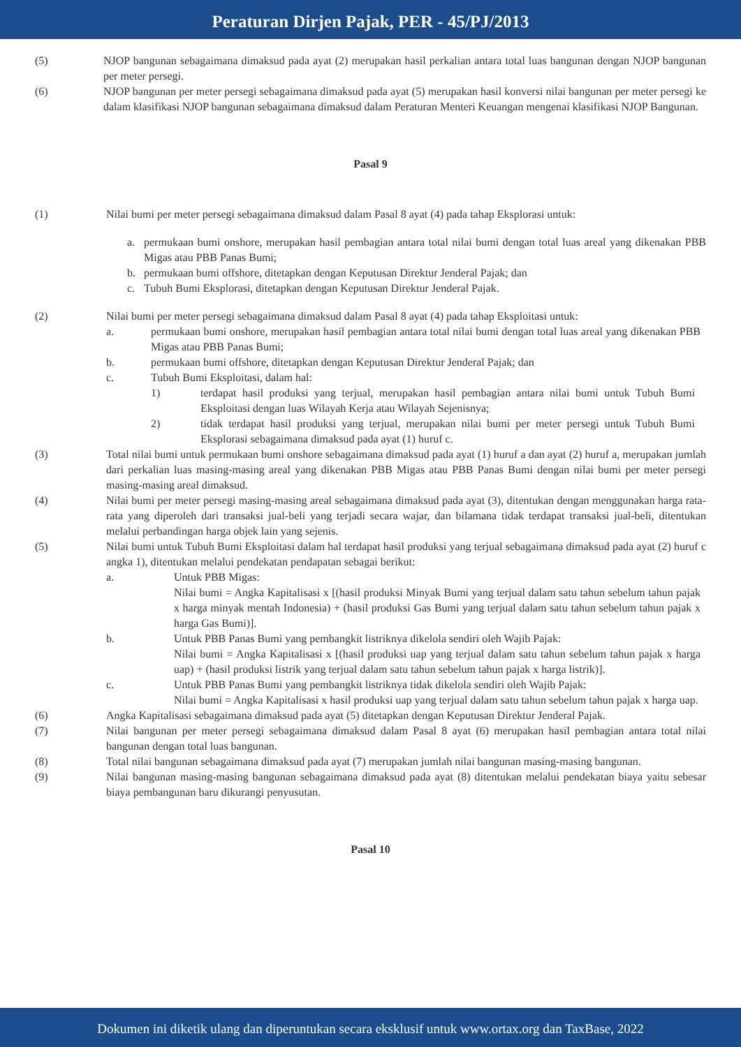Peraturan Dirjen Pajak, PER - 45/PJ/2013
(5) NJOP bangunan sebagaimana dimaksud pada ayat (2) merupakan hasil perkalian antara total luas bangunan dengan NJOP bangunan per meter persegi.
(6) NJOP bangunan per meter persegi sebagaimana dimaksud pada ayat (5) merupakan hasil konversi nilai bangunan per meter persegi ke dalam klasifikasi NJOP bangunan sebagaimana dimaksud dalam Peraturan Menteri Keuangan mengenai klasifikasi NJOP Bangunan.
Pasal 9
(1) Nilai bumi per meter persegi sebagaimana dimaksud dalam Pasal 8 ayat (4) pada tahap Eksplorasi untuk:
a. permukaan bumi onshore, merupakan hasil pembagian antara total nilai bumi dengan total luas areal yang dikenakan PBB Migas atau PBB Panas Bumi;
b. permukaan bumi offshore, ditetapkan dengan Keputusan Direktur Jenderal Pajak; dan
c. Tubuh Bumi Eksplorasi, ditetapkan dengan Keputusan Direktur Jenderal Pajak.
(2) Nilai bumi per meter persegi sebagaimana dimaksud dalam Pasal 8 ayat (4) pada tahap Eksploitasi untuk:
a. permukaan bumi onshore, merupakan hasil pembagian antara total nilai bumi dengan total luas areal yang dikenakan PBB Migas atau PBB Panas Bumi;
b. permukaan bumi offshore, ditetapkan dengan Keputusan Direktur Jenderal Pajak; dan
c. Tubuh Bumi Eksploitasi, dalam hal:
1) terdapat hasil produksi yang terjual, merupakan hasil pembagian antara nilai bumi untuk Tubuh Bumi Eksploitasi dengan luas Wilayah Kerja atau Wilayah Sejenisnya;
2) tidak terdapat hasil produksi yang terjual, merupakan nilai bumi per meter persegi untuk Tubuh Bumi Eksplorasi sebagaimana dimaksud pada ayat (1) huruf c.
(3) Total nilai bumi untuk permukaan bumi onshore sebagaimana dimaksud pada ayat (1) huruf a dan ayat (2) huruf a, merupakan jumlah dari perkalian luas masing-masing areal yang dikenakan PBB Migas atau PBB Panas Bumi dengan nilai bumi per meter persegi masing-masing areal dimaksud.
(4) Nilai bumi per meter persegi masing-masing areal sebagaimana dimaksud pada ayat (3), ditentukan dengan menggunakan harga rata-rata yang diperoleh dari transaksi jual-beli yang terjadi secara wajar, dan bilamana tidak terdapat transaksi jual-beli, ditentukan melalui perbandingan harga objek lain yang sejenis.
(5) Nilai bumi untuk Tubuh Bumi Eksploitasi dalam hal terdapat hasil produksi yang terjual sebagaimana dimaksud pada ayat (2) huruf c angka 1), ditentukan melalui pendekatan pendapatan sebagai berikut:
a. Untuk PBB Migas:
Nilai bumi = Angka Kapitalisasi x [(hasil produksi Minyak Bumi yang terjual dalam satu tahun sebelum tahun pajak x harga minyak mentah Indonesia) + (hasil produksi Gas Bumi yang terjual dalam satu tahun sebelum tahun pajak x harga Gas Bumi)].
b. Untuk PBB Panas Bumi yang pembangkit listriknya dikelola sendiri oleh Wajib Pajak:
Nilai bumi = Angka Kapitalisasi x [(hasil produksi uap yang terjual dalam satu tahun sebelum tahun pajak x harga uap) + (hasil produksi listrik yang terjual dalam satu tahun sebelum tahun pajak x harga listrik)].
c. Untuk PBB Panas Bumi yang pembangkit listriknya tidak dikelola sendiri oleh Wajib Pajak:
Nilai bumi = Angka Kapitalisasi x hasil produksi uap yang terjual dalam satu tahun sebelum tahun pajak x harga uap.
(6) Angka Kapitalisasi sebagaimana dimaksud pada ayat (5) ditetapkan dengan Keputusan Direktur Jenderal Pajak.
(7) Nilai bangunan per meter persegi sebagaimana dimaksud dalam Pasal 8 ayat (6) merupakan hasil pembagian antara total nilai bangunan dengan total luas bangunan.
(8) Total nilai bangunan sebagaimana dimaksud pada ayat (7) merupakan jumlah nilai bangunan masing-masing bangunan.
(9) Nilai bangunan masing-masing bangunan sebagaimana dimaksud pada ayat (8) ditentukan melalui pendekatan biaya yaitu sebesar biaya pembangunan baru dikurangi penyusutan.
Pasal 10
Dokumen ini diketik ulang dan diperuntukan secara eksklusif untuk www.ortax.org dan TaxBase, 2022